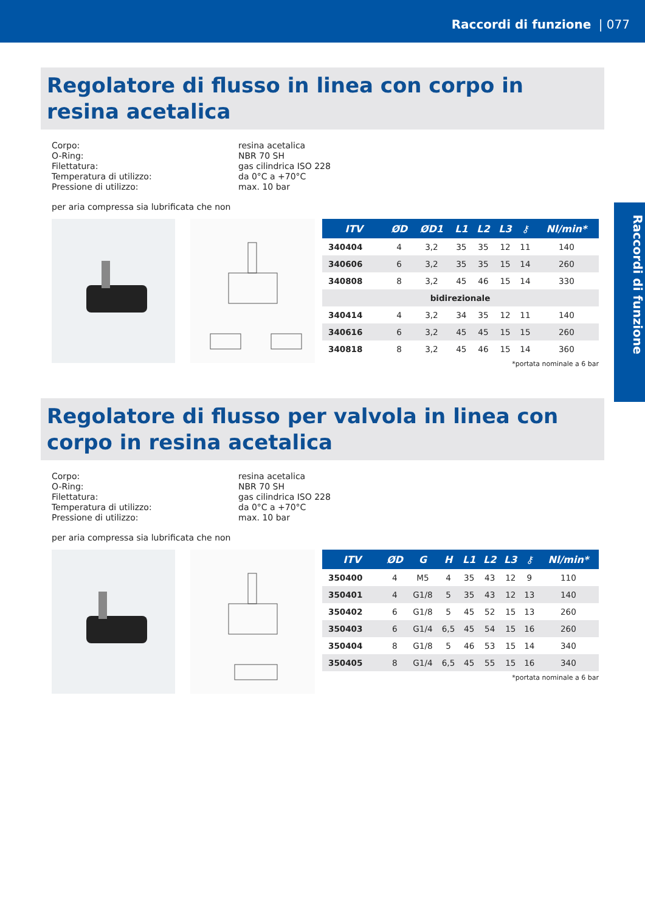Raccordi di funzione | 077
Raccordi di funzione
Regolatore di flusso in linea con corpo in resina acetalica
Corpo:
resina acetalica
O-Ring:
NBR 70 SH
Filettatura:
gas cilindrica ISO 228
Temperatura di utilizzo:
da 0°C a +70°C
Pressione di utilizzo:
max. 10 bar
per aria compressa sia lubrificata che non
| ITV | ØD | ØD1 | L1 | L2 | L3 | ⚷ | Nl/min* |
| --- | --- | --- | --- | --- | --- | --- | --- |
| 340404 | 4 | 3,2 | 35 | 35 | 12 | 11 | 140 |
| 340606 | 6 | 3,2 | 35 | 35 | 15 | 14 | 260 |
| 340808 | 8 | 3,2 | 45 | 46 | 15 | 14 | 330 |
| bidirezionale | | | | | | | |
| 340414 | 4 | 3,2 | 34 | 35 | 12 | 11 | 140 |
| 340616 | 6 | 3,2 | 45 | 45 | 15 | 15 | 260 |
| 340818 | 8 | 3,2 | 45 | 46 | 15 | 14 | 360 |
*portata nominale a 6 bar
Regolatore di flusso per valvola in linea con corpo in resina acetalica
Corpo:
resina acetalica
O-Ring:
NBR 70 SH
Filettatura:
gas cilindrica ISO 228
Temperatura di utilizzo:
da 0°C a +70°C
Pressione di utilizzo:
max. 10 bar
per aria compressa sia lubrificata che non
| ITV | ØD | G | H | L1 | L2 | L3 | ⚷ | Nl/min* |
| --- | --- | --- | --- | --- | --- | --- | --- | --- |
| 350400 | 4 | M5 | 4 | 35 | 43 | 12 | 9 | 110 |
| 350401 | 4 | G1/8 | 5 | 35 | 43 | 12 | 13 | 140 |
| 350402 | 6 | G1/8 | 5 | 45 | 52 | 15 | 13 | 260 |
| 350403 | 6 | G1/4 | 6,5 | 45 | 54 | 15 | 16 | 260 |
| 350404 | 8 | G1/8 | 5 | 46 | 53 | 15 | 14 | 340 |
| 350405 | 8 | G1/4 | 6,5 | 45 | 55 | 15 | 16 | 340 |
*portata nominale a 6 bar